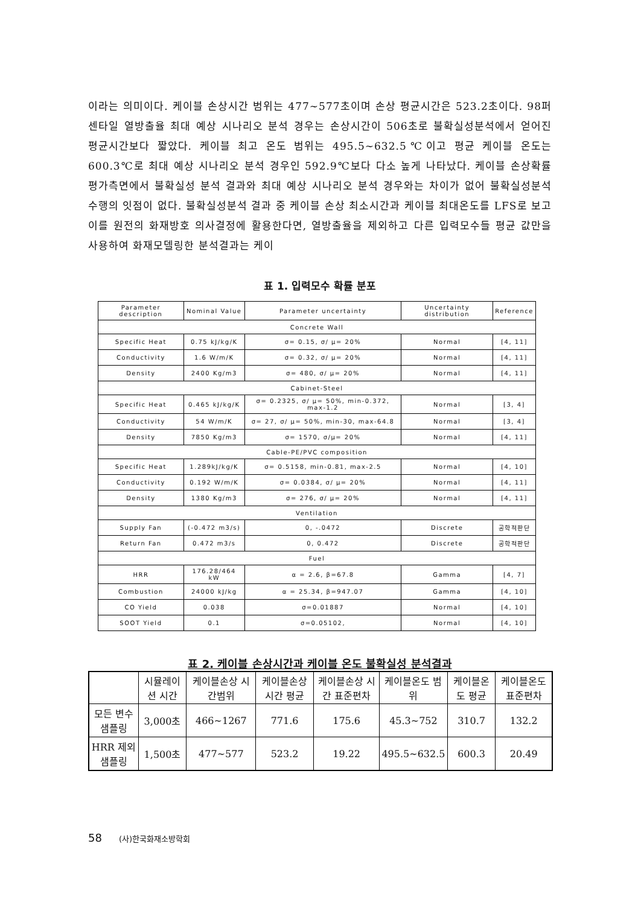이라는 의미이다. 케이블 손상시간 범위는 477~577초이며 손상 평균시간은 523.2초이다. 98퍼센타일 열방출율 최대 예상 시나리오 분석 경우는 손상시간이 506초로 불확실성분석에서 얻어진 평균시간보다 짧았다. 케이블 최고 온도 범위는 495.5~632.5℃이고 평균 케이블 온도는 600.3℃로 최대 예상 시나리오 분석 경우인 592.9℃보다 다소 높게 나타났다. 케이블 손상확률 평가측면에서 불확실성 분석 결과와 최대 예상 시나리오 분석 경우와는 차이가 없어 불확실성분석 수행의 잇점이 없다. 불확실성분석 결과 중 케이블 손상 최소시간과 케이블 최대온도를 LFS로 보고 이를 원전의 화재방호 의사결정에 활용한다면, 열방출율을 제외하고 다른 입력모수들 평균 값만을 사용하여 화재모델링한 분석결과는 케이
표 1. 입력모수 확률 분포
| Parameter description | Nominal Value | Parameter uncertainty | Uncertainty distribution | Reference |
| Concrete Wall | | | | |
| Specific Heat | 0.75 kJ/kg/K | σ= 0.15, σ/ μ= 20% | Normal | [4, 11] |
| Conductivity | 1.6 W/m/K | σ= 0.32, σ/ μ= 20% | Normal | [4, 11] |
| Density | 2400 Kg/m3 | σ= 480, σ/ μ= 20% | Normal | [4, 11] |
| Cabinet-Steel | | | | |
| Specific Heat | 0.465 kJ/kg/K | σ= 0.2325, σ/ μ= 50%, min-0.372, max-1.2 | Normal | [3, 4] |
| Conductivity | 54 W/m/K | σ= 27, σ/ μ= 50%, min-30, max-64.8 | Normal | [3, 4] |
| Density | 7850 Kg/m3 | σ= 1570, σ/μ= 20% | Normal | [4, 11] |
| Cable-PE/PVC composition | | | | |
| Specific Heat | 1.289kJ/kg/K | σ= 0.5158, min-0.81, max-2.5 | Normal | [4, 10] |
| Conductivity | 0.192 W/m/K | σ= 0.0384, σ/ μ= 20% | Normal | [4, 11] |
| Density | 1380 Kg/m3 | σ= 276, σ/ μ= 20% | Normal | [4, 11] |
| Ventilation | | | | |
| Supply Fan | (-0.472 m3/s) | 0, -.0472 | Discrete | 공학적판단 |
| Return Fan | 0.472 m3/s | 0, 0.472 | Discrete | 공학적판단 |
| Fuel | | | | |
| HRR | 176.28/464 kW | α = 2.6, β=67.8 | Gamma | [4, 7] |
| Combustion | 24000 kJ/kg | α = 25.34, β=947.07 | Gamma | [4, 10] |
| CO Yield | 0.038 | σ=0.01887 | Normal | [4, 10] |
| SOOT Yield | 0.1 | σ=0.05102, | Normal | [4, 10] |
표 2. 케이블 손상시간과 케이블 온도 불확실성 분석결과
| | 시뮬레이션 시간 | 케이블손상 시간범위 | 케이블손상 시간 평균 | 케이블손상 시간 표준편차 | 케이블온도 범위 | 케이블온도 평균 | 케이블온도 표준편차 |
| --- | --- | --- | --- | --- | --- | --- | --- |
| 모든 변수 샘플링 | 3,000초 | 466~1267 | 771.6 | 175.6 | 45.3~752 | 310.7 | 132.2 |
| HRR 제외 샘플링 | 1,500초 | 477~577 | 523.2 | 19.22 | 495.5~632.5 | 600.3 | 20.49 |
58 (사)한국화재소방학회